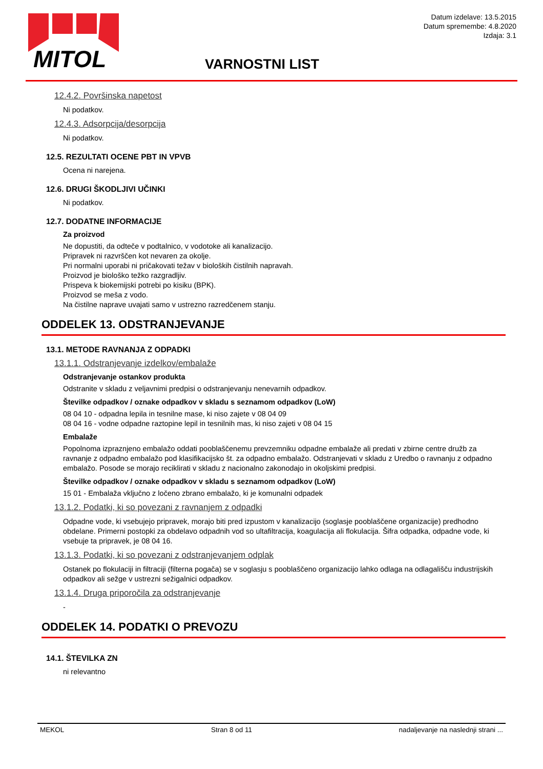MITOL
Datum izdelave: 13.5.2015
Datum spremembe: 4.8.2020
Izdaja: 3.1
VARNOSTNI LIST
12.4.2. Površinska napetost
Ni podatkov.
12.4.3. Adsorpcija/desorpcija
Ni podatkov.
12.5. REZULTATI OCENE PBT IN VPVB
Ocena ni narejena.
12.6. DRUGI ŠKODLJIVI UČINKI
Ni podatkov.
12.7. DODATNE INFORMACIJE
Za proizvod
Ne dopustiti, da odteče v podtalnico, v vodotoke ali kanalizacijo.
Pripravek ni razvrščen kot nevaren za okolje.
Pri normalni uporabi ni pričakovati težav v bioloških čistilnih napravah.
Proizvod je biološko težko razgradljiv.
Prispeva k biokemijski potrebi po kisiku (BPK).
Proizvod se meša z vodo.
Na čistilne naprave uvajati samo v ustrezno razredčenem stanju.
ODDELEK 13. ODSTRANJEVANJE
13.1. METODE RAVNANJA Z ODPADKI
13.1.1. Odstranjevanje izdelkov/embalaže
Odstranjevanje ostankov produkta
Odstranite v skladu z veljavnimi predpisi o odstranjevanju nenevarnih odpadkov.
Številke odpadkov / oznake odpadkov v skladu s seznamom odpadkov (LoW)
08 04 10 - odpadna lepila in tesnilne mase, ki niso zajete v 08 04 09
08 04 16 - vodne odpadne raztopine lepil in tesnilnih mas, ki niso zajeti v 08 04 15
Embalaže
Popolnoma izpraznjeno embalažo oddati pooblaščenemu prevzemniku odpadne embalaže ali predati v zbirne centre družb za ravnanje z odpadno embalažo pod klasifikacijsko št. za odpadno embalažo. Odstranjevati v skladu z Uredbo o ravnanju z odpadno embalažo. Posode se morajo reciklirati v skladu z nacionalno zakonodajo in okoljskimi predpisi.
Številke odpadkov / oznake odpadkov v skladu s seznamom odpadkov (LoW)
15 01 - Embalaža vključno z ločeno zbrano embalažo, ki je komunalni odpadek
13.1.2. Podatki, ki so povezani z ravnanjem z odpadki
Odpadne vode, ki vsebujejo pripravek, morajo biti pred izpustom v kanalizacijo (soglasje pooblaščene organizacije) predhodno obdelane. Primerni postopki za obdelavo odpadnih vod so ultafiltracija, koagulacija ali flokulacija. Šifra odpadka, odpadne vode, ki vsebuje ta pripravek, je 08 04 16.
13.1.3. Podatki, ki so povezani z odstranjevanjem odplak
Ostanek po flokulaciji in filtraciji (filterna pogača) se v soglasju s pooblaščeno organizacijo lahko odlaga na odlagališču industrijskih odpadkov ali sežge v ustrezni sežigalnici odpadkov.
13.1.4. Druga priporočila za odstranjevanje
-
ODDELEK 14. PODATKI O PREVOZU
14.1. ŠTEVILKA ZN
ni relevantno
MEKOL Stran 8 od 11 nadaljevanje na naslednji strani ...